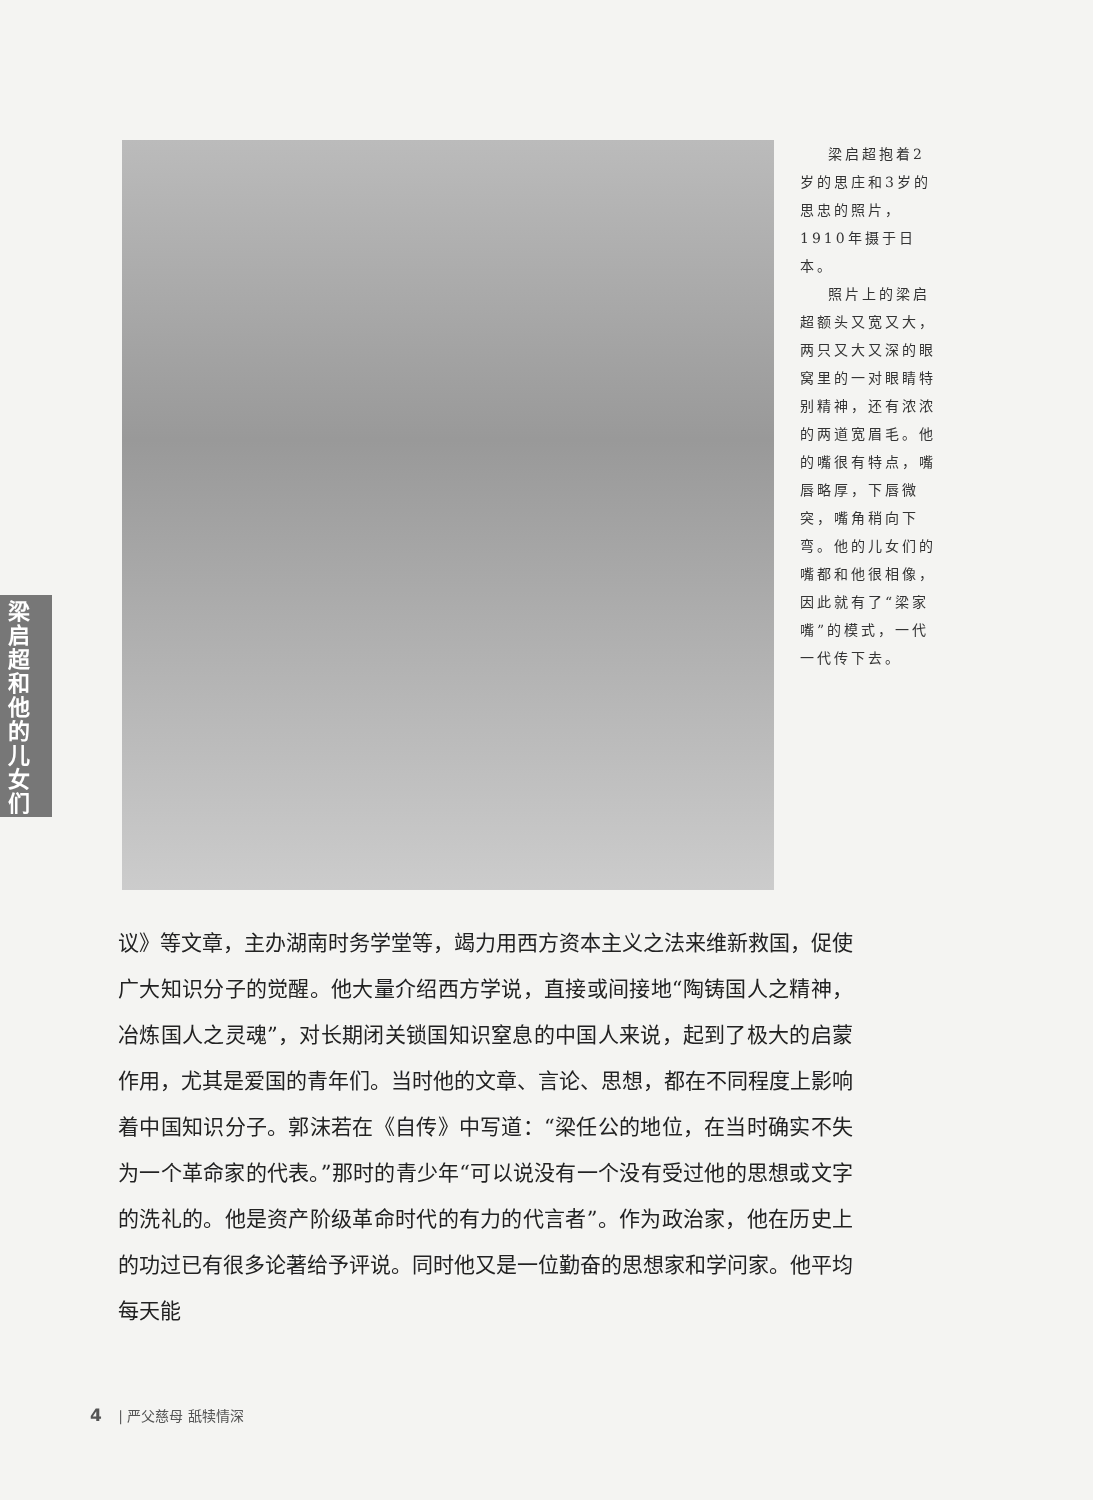梁启超和他的儿女们
梁启超抱着2岁的思庄和3岁的思忠的照片，1910年摄于日本。
照片上的梁启超额头又宽又大，两只又大又深的眼窝里的一对眼睛特别精神，还有浓浓的两道宽眉毛。他的嘴很有特点，嘴唇略厚，下唇微突，嘴角稍向下弯。他的儿女们的嘴都和他很相像，因此就有了“梁家嘴”的模式，一代一代传下去。
议》等文章，主办湖南时务学堂等，竭力用西方资本主义之法来维新救国，促使广大知识分子的觉醒。他大量介绍西方学说，直接或间接地“陶铸国人之精神，冶炼国人之灵魂”，对长期闭关锁国知识窒息的中国人来说，起到了极大的启蒙作用，尤其是爱国的青年们。当时他的文章、言论、思想，都在不同程度上影响着中国知识分子。郭沫若在《自传》中写道：“梁任公的地位，在当时确实不失为一个革命家的代表。”那时的青少年“可以说没有一个没有受过他的思想或文字的洗礼的。他是资产阶级革命时代的有力的代言者”。作为政治家，他在历史上的功过已有很多论著给予评说。同时他又是一位勤奋的思想家和学问家。他平均每天能
4 | 严父慈母 舐犊情深